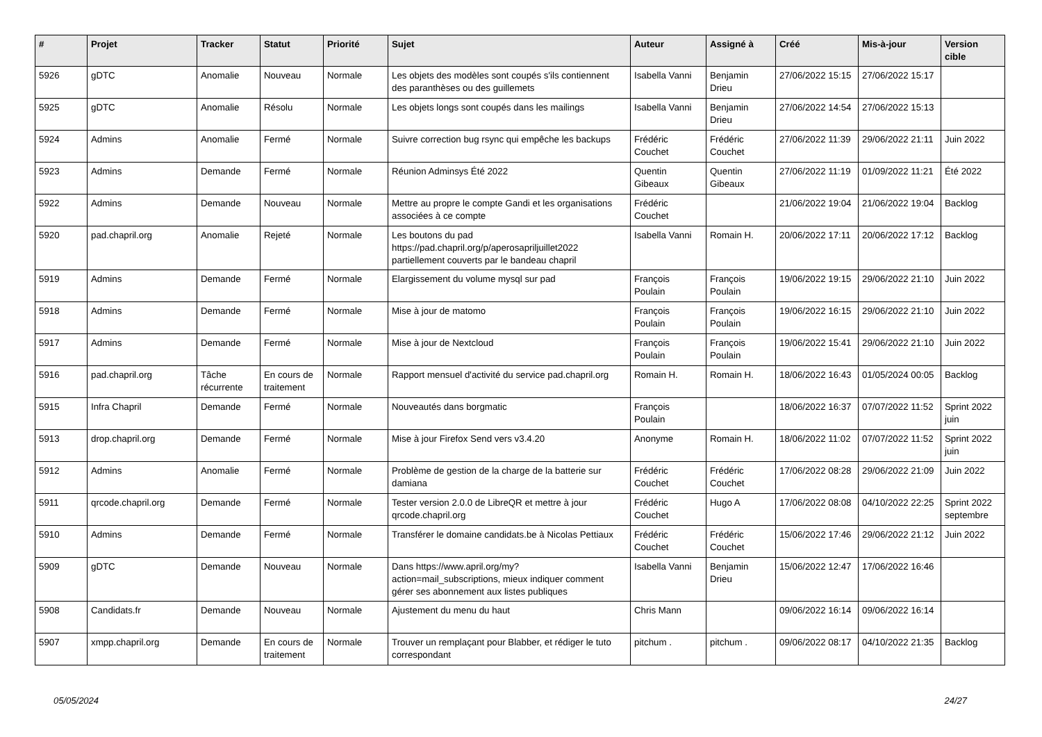| # | Projet | Tracker | Statut | Priorité | Sujet | Auteur | Assigné à | Créé | Mis-à-jour | Version cible |
| --- | --- | --- | --- | --- | --- | --- | --- | --- | --- | --- |
| 5926 | gDTC | Anomalie | Nouveau | Normale | Les objets des modèles sont coupés s'ils contiennent des paranthèses ou des guillemets | Isabella Vanni | Benjamin Drieu | 27/06/2022 15:15 | 27/06/2022 15:17 | |
| 5925 | gDTC | Anomalie | Résolu | Normale | Les objets longs sont coupés dans les mailings | Isabella Vanni | Benjamin Drieu | 27/06/2022 14:54 | 27/06/2022 15:13 | |
| 5924 | Admins | Anomalie | Fermé | Normale | Suivre correction bug rsync qui empêche les backups | Frédéric Couchet | Frédéric Couchet | 27/06/2022 11:39 | 29/06/2022 21:11 | Juin 2022 |
| 5923 | Admins | Demande | Fermé | Normale | Réunion Adminsys Été 2022 | Quentin Gibeaux | Quentin Gibeaux | 27/06/2022 11:19 | 01/09/2022 11:21 | Été 2022 |
| 5922 | Admins | Demande | Nouveau | Normale | Mettre au propre le compte Gandi et les organisations associées à ce compte | Frédéric Couchet | | 21/06/2022 19:04 | 21/06/2022 19:04 | Backlog |
| 5920 | pad.chapril.org | Anomalie | Rejeté | Normale | Les boutons du pad https://pad.chapril.org/p/aperosapriljuillet2022 partiellement couverts par le bandeau chapril | Isabella Vanni | Romain H. | 20/06/2022 17:11 | 20/06/2022 17:12 | Backlog |
| 5919 | Admins | Demande | Fermé | Normale | Elargissement du volume mysql sur pad | François Poulain | François Poulain | 19/06/2022 19:15 | 29/06/2022 21:10 | Juin 2022 |
| 5918 | Admins | Demande | Fermé | Normale | Mise à jour de matomo | François Poulain | François Poulain | 19/06/2022 16:15 | 29/06/2022 21:10 | Juin 2022 |
| 5917 | Admins | Demande | Fermé | Normale | Mise à jour de Nextcloud | François Poulain | François Poulain | 19/06/2022 15:41 | 29/06/2022 21:10 | Juin 2022 |
| 5916 | pad.chapril.org | Tâche récurrente | En cours de traitement | Normale | Rapport mensuel d'activité du service pad.chapril.org | Romain H. | Romain H. | 18/06/2022 16:43 | 01/05/2024 00:05 | Backlog |
| 5915 | Infra Chapril | Demande | Fermé | Normale | Nouveautés dans borgmatic | François Poulain | | 18/06/2022 16:37 | 07/07/2022 11:52 | Sprint 2022 juin |
| 5913 | drop.chapril.org | Demande | Fermé | Normale | Mise à jour Firefox Send vers v3.4.20 | Anonyme | Romain H. | 18/06/2022 11:02 | 07/07/2022 11:52 | Sprint 2022 juin |
| 5912 | Admins | Anomalie | Fermé | Normale | Problème de gestion de la charge de la batterie sur damiana | Frédéric Couchet | Frédéric Couchet | 17/06/2022 08:28 | 29/06/2022 21:09 | Juin 2022 |
| 5911 | qrcode.chapril.org | Demande | Fermé | Normale | Tester version 2.0.0 de LibreQR et mettre à jour qrcode.chapril.org | Frédéric Couchet | Hugo A | 17/06/2022 08:08 | 04/10/2022 22:25 | Sprint 2022 septembre |
| 5910 | Admins | Demande | Fermé | Normale | Transférer le domaine candidats.be à Nicolas Pettiaux | Frédéric Couchet | Frédéric Couchet | 15/06/2022 17:46 | 29/06/2022 21:12 | Juin 2022 |
| 5909 | gDTC | Demande | Nouveau | Normale | Dans https://www.april.org/my?action=mail_subscriptions, mieux indiquer comment gérer ses abonnement aux listes publiques | Isabella Vanni | Benjamin Drieu | 15/06/2022 12:47 | 17/06/2022 16:46 | |
| 5908 | Candidats.fr | Demande | Nouveau | Normale | Ajustement du menu du haut | Chris Mann | | 09/06/2022 16:14 | 09/06/2022 16:14 | |
| 5907 | xmpp.chapril.org | Demande | En cours de traitement | Normale | Trouver un remplaçant pour Blabber, et rédiger le tuto correspondant | pitchum . | pitchum . | 09/06/2022 08:17 | 04/10/2022 21:35 | Backlog |
05/05/2024 24/27